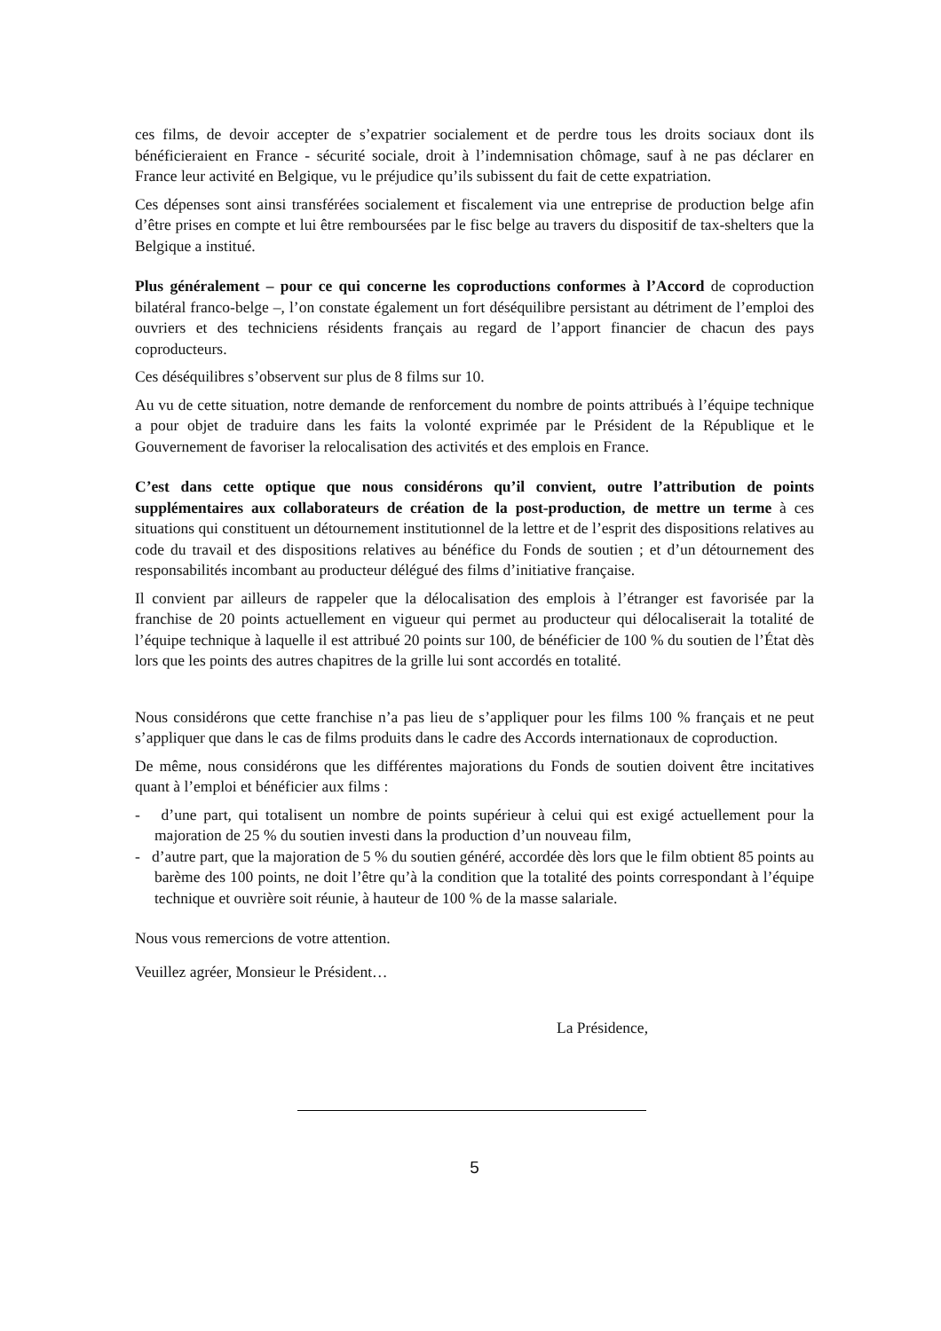ces films, de devoir accepter de s’expatrier socialement et de perdre tous les droits sociaux dont ils bénéficieraient en France - sécurité sociale, droit à l’indemnisation chômage, sauf à ne pas déclarer en France leur activité en Belgique, vu le préjudice qu’ils subissent du fait de cette expatriation.
Ces dépenses sont ainsi transférées socialement et fiscalement via une entreprise de production belge afin d’être prises en compte et lui être remboursées par le fisc belge au travers du dispositif de tax-shelters que la Belgique a institué.
Plus généralement – pour ce qui concerne les coproductions conformes à l’Accord de coproduction bilatéral franco-belge –, l’on constate également un fort déséquilibre persistant au détriment de l’emploi des ouvriers et des techniciens résidents français au regard de l’apport financier de chacun des pays coproducteurs.
Ces déséquilibres s’observent sur plus de 8 films sur 10.
Au vu de cette situation, notre demande de renforcement du nombre de points attribués à l’équipe technique a pour objet de traduire dans les faits la volonté exprimée par le Président de la République et le Gouvernement de favoriser la relocalisation des activités et des emplois en France.
C’est dans cette optique que nous considérons qu’il convient, outre l’attribution de points supplémentaires aux collaborateurs de création de la post-production, de mettre un terme à ces situations qui constituent un détournement institutionnel de la lettre et de l’esprit des dispositions relatives au code du travail et des dispositions relatives au bénéfice du Fonds de soutien ; et d’un détournement des responsabilités incombant au producteur délégué des films d’initiative française.
Il convient par ailleurs de rappeler que la délocalisation des emplois à l’étranger est favorisée par la franchise de 20 points actuellement en vigueur qui permet au producteur qui délocaliserait la totalité de l’équipe technique à laquelle il est attribué 20 points sur 100, de bénéficier de 100 % du soutien de l’État dès lors que les points des autres chapitres de la grille lui sont accordés en totalité.
Nous considérons que cette franchise n’a pas lieu de s’appliquer pour les films 100 % français et ne peut s’appliquer que dans le cas de films produits dans le cadre des Accords internationaux de coproduction.
De même, nous considérons que les différentes majorations du Fonds de soutien doivent être incitatives quant à l’emploi et bénéficier aux films :
- d’une part, qui totalisent un nombre de points supérieur à celui qui est exigé actuellement pour la majoration de 25 % du soutien investi dans la production d’un nouveau film,
- d’autre part, que la majoration de 5 % du soutien généré, accordée dès lors que le film obtient 85 points au barème des 100 points, ne doit l’être qu’à la condition que la totalité des points correspondant à l’équipe technique et ouvrière soit réunie, à hauteur de 100 % de la masse salariale.
Nous vous remercions de votre attention.
Veuillez agréer, Monsieur le Président…
La Présidence,
5